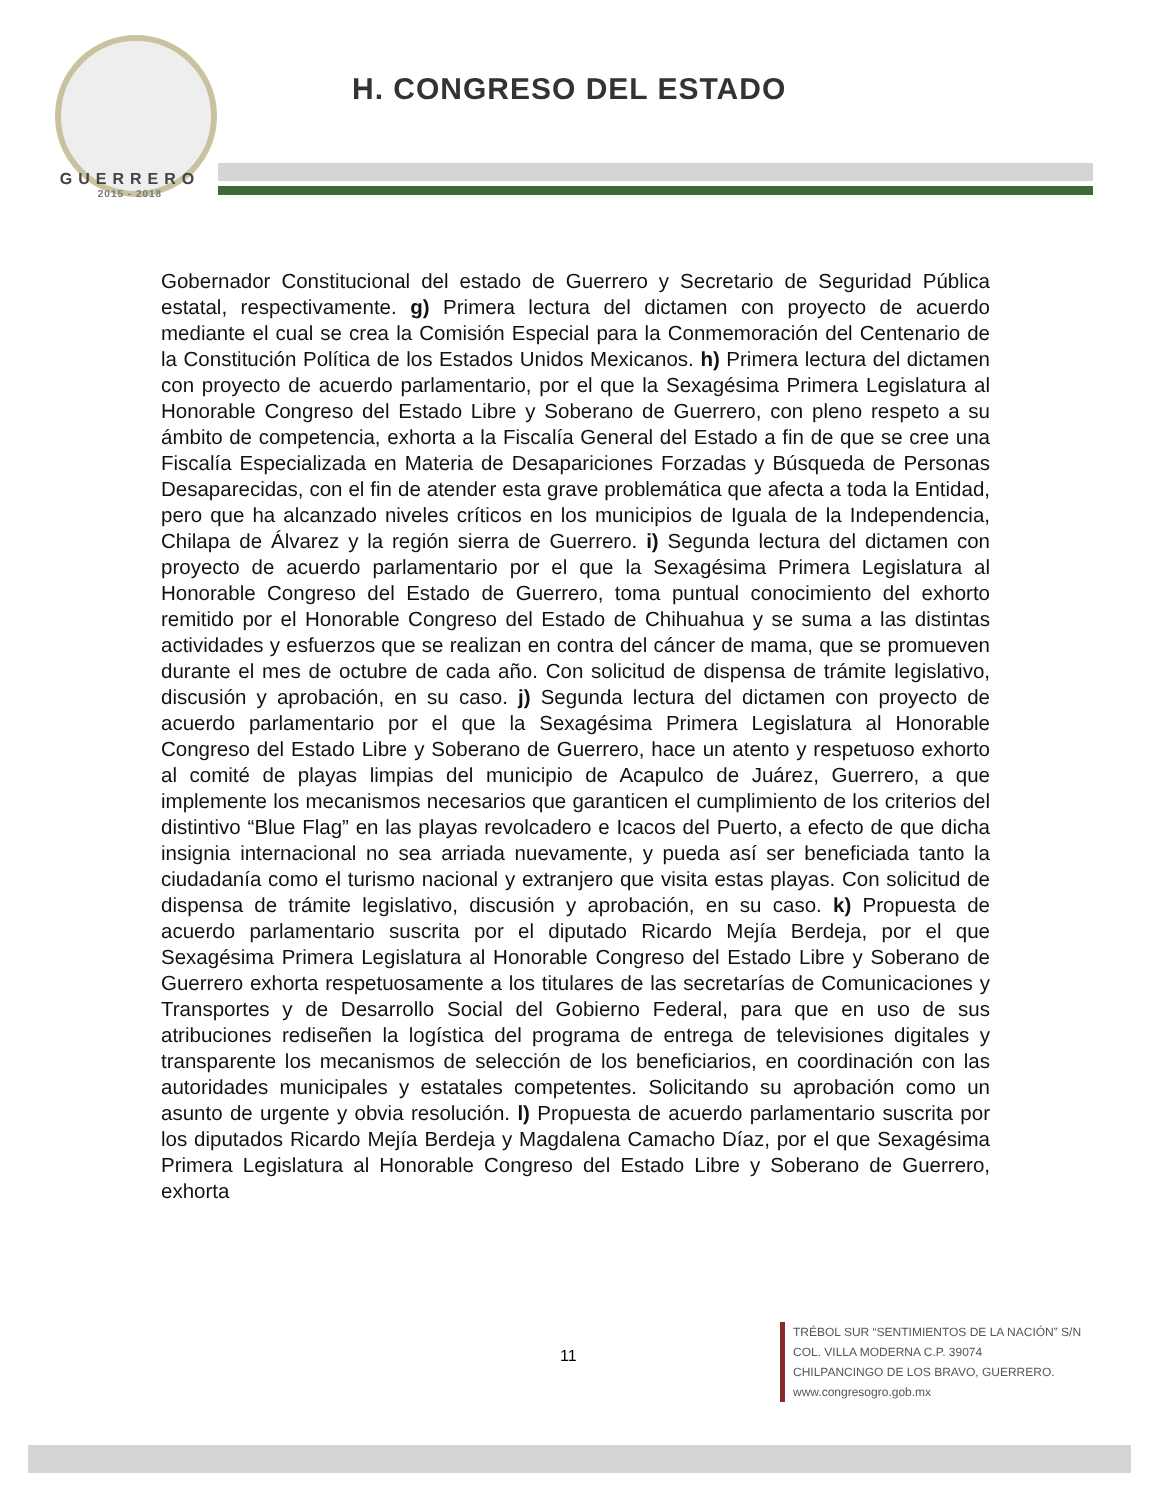GUERRERO
2015 - 2018
H. CONGRESO DEL ESTADO
Gobernador Constitucional del estado de Guerrero y Secretario de Seguridad Pública estatal, respectivamente. g) Primera lectura del dictamen con proyecto de acuerdo mediante el cual se crea la Comisión Especial para la Conmemoración del Centenario de la Constitución Política de los Estados Unidos Mexicanos. h) Primera lectura del dictamen con proyecto de acuerdo parlamentario, por el que la Sexagésima Primera Legislatura al Honorable Congreso del Estado Libre y Soberano de Guerrero, con pleno respeto a su ámbito de competencia, exhorta a la Fiscalía General del Estado a fin de que se cree una Fiscalía Especializada en Materia de Desapariciones Forzadas y Búsqueda de Personas Desaparecidas, con el fin de atender esta grave problemática que afecta a toda la Entidad, pero que ha alcanzado niveles críticos en los municipios de Iguala de la Independencia, Chilapa de Álvarez y la región sierra de Guerrero. i) Segunda lectura del dictamen con proyecto de acuerdo parlamentario por el que la Sexagésima Primera Legislatura al Honorable Congreso del Estado de Guerrero, toma puntual conocimiento del exhorto remitido por el Honorable Congreso del Estado de Chihuahua y se suma a las distintas actividades y esfuerzos que se realizan en contra del cáncer de mama, que se promueven durante el mes de octubre de cada año. Con solicitud de dispensa de trámite legislativo, discusión y aprobación, en su caso. j) Segunda lectura del dictamen con proyecto de acuerdo parlamentario por el que la Sexagésima Primera Legislatura al Honorable Congreso del Estado Libre y Soberano de Guerrero, hace un atento y respetuoso exhorto al comité de playas limpias del municipio de Acapulco de Juárez, Guerrero, a que implemente los mecanismos necesarios que garanticen el cumplimiento de los criterios del distintivo “Blue Flag” en las playas revolcadero e Icacos del Puerto, a efecto de que dicha insignia internacional no sea arriada nuevamente, y pueda así ser beneficiada tanto la ciudadanía como el turismo nacional y extranjero que visita estas playas. Con solicitud de dispensa de trámite legislativo, discusión y aprobación, en su caso. k) Propuesta de acuerdo parlamentario suscrita por el diputado Ricardo Mejía Berdeja, por el que Sexagésima Primera Legislatura al Honorable Congreso del Estado Libre y Soberano de Guerrero exhorta respetuosamente a los titulares de las secretarías de Comunicaciones y Transportes y de Desarrollo Social del Gobierno Federal, para que en uso de sus atribuciones rediseñen la logística del programa de entrega de televisiones digitales y transparente los mecanismos de selección de los beneficiarios, en coordinación con las autoridades municipales y estatales competentes. Solicitando su aprobación como un asunto de urgente y obvia resolución. l) Propuesta de acuerdo parlamentario suscrita por los diputados Ricardo Mejía Berdeja y Magdalena Camacho Díaz, por el que Sexagésima Primera Legislatura al Honorable Congreso del Estado Libre y Soberano de Guerrero, exhorta
11
TRÉBOL SUR “SENTIMIENTOS DE LA NACIÓN” S/N
COL. VILLA MODERNA C.P. 39074
CHILPANCINGO DE LOS BRAVO, GUERRERO.
www.congresogro.gob.mx